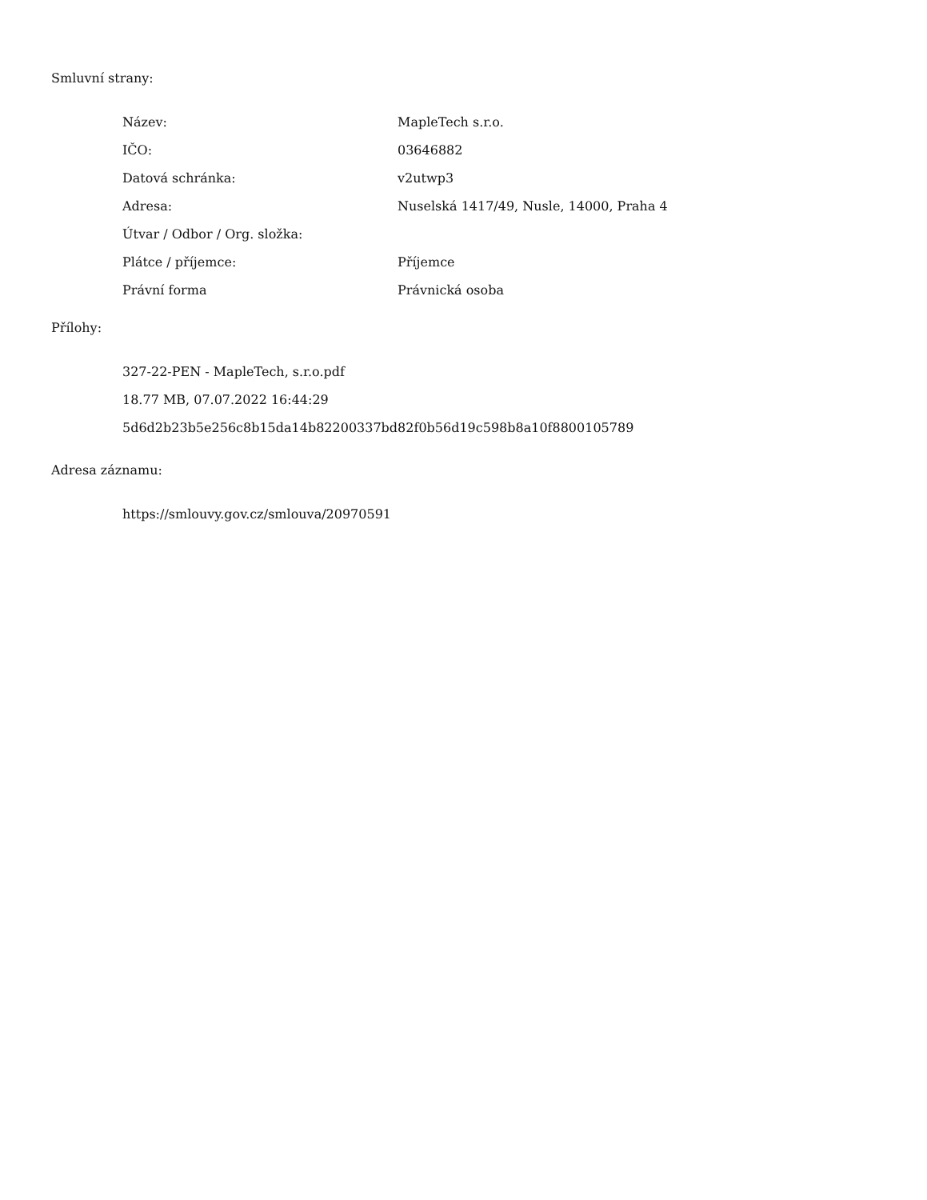Smluvní strany:
| Název: | MapleTech s.r.o. |
| IČO: | 03646882 |
| Datová schránka: | v2utwp3 |
| Adresa: | Nuselská 1417/49, Nusle, 14000, Praha 4 |
| Útvar / Odbor / Org. složka: | |
| Plátce / příjemce: | Příjemce |
| Právní forma | Právnická osoba |
Přílohy:
327-22-PEN - MapleTech, s.r.o.pdf
18.77 MB, 07.07.2022 16:44:29
5d6d2b23b5e256c8b15da14b82200337bd82f0b56d19c598b8a10f8800105789
Adresa záznamu:
https://smlouvy.gov.cz/smlouva/20970591